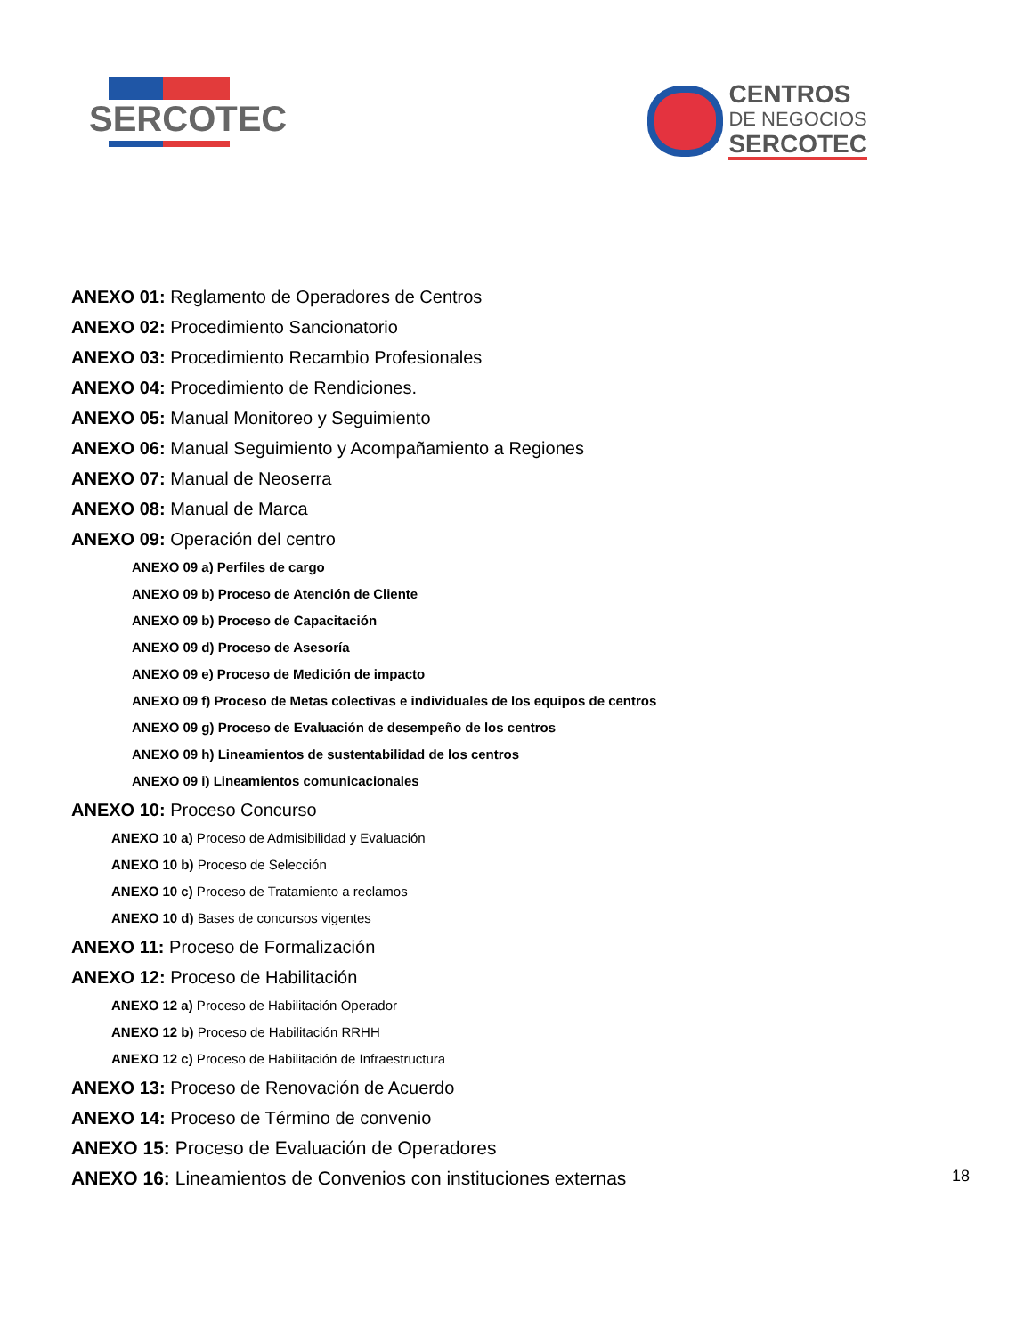SERCOTEC
CENTROS
DE NEGOCIOS
SERCOTEC
ANEXO 01: Reglamento de Operadores de Centros
ANEXO 02: Procedimiento Sancionatorio
ANEXO 03: Procedimiento Recambio Profesionales
ANEXO 04: Procedimiento de Rendiciones.
ANEXO 05: Manual Monitoreo y Seguimiento
ANEXO 06: Manual Seguimiento y Acompañamiento a Regiones
ANEXO 07: Manual de Neoserra
ANEXO 08: Manual de Marca
ANEXO 09: Operación del centro
ANEXO 09 a) Perfiles de cargo
ANEXO 09 b) Proceso de Atención de Cliente
ANEXO 09 b) Proceso de Capacitación
ANEXO 09 d) Proceso de Asesoría
ANEXO 09 e) Proceso de Medición de impacto
ANEXO 09 f) Proceso de Metas colectivas e individuales de los equipos de centros
ANEXO 09 g) Proceso de Evaluación de desempeño de los centros
ANEXO 09 h) Lineamientos de sustentabilidad de los centros
ANEXO 09 i) Lineamientos comunicacionales
ANEXO 10: Proceso Concurso
ANEXO 10 a) Proceso de Admisibilidad y Evaluación
ANEXO 10 b) Proceso de Selección
ANEXO 10 c) Proceso de Tratamiento a reclamos
ANEXO 10 d) Bases de concursos vigentes
ANEXO 11: Proceso de Formalización
ANEXO 12: Proceso de Habilitación
ANEXO 12 a) Proceso de Habilitación Operador
ANEXO 12 b) Proceso de Habilitación RRHH
ANEXO 12 c) Proceso de Habilitación de Infraestructura
ANEXO 13: Proceso de Renovación de Acuerdo
ANEXO 14: Proceso de Término de convenio
ANEXO 15: Proceso de Evaluación de Operadores
ANEXO 16: Lineamientos de Convenios con instituciones externas
18